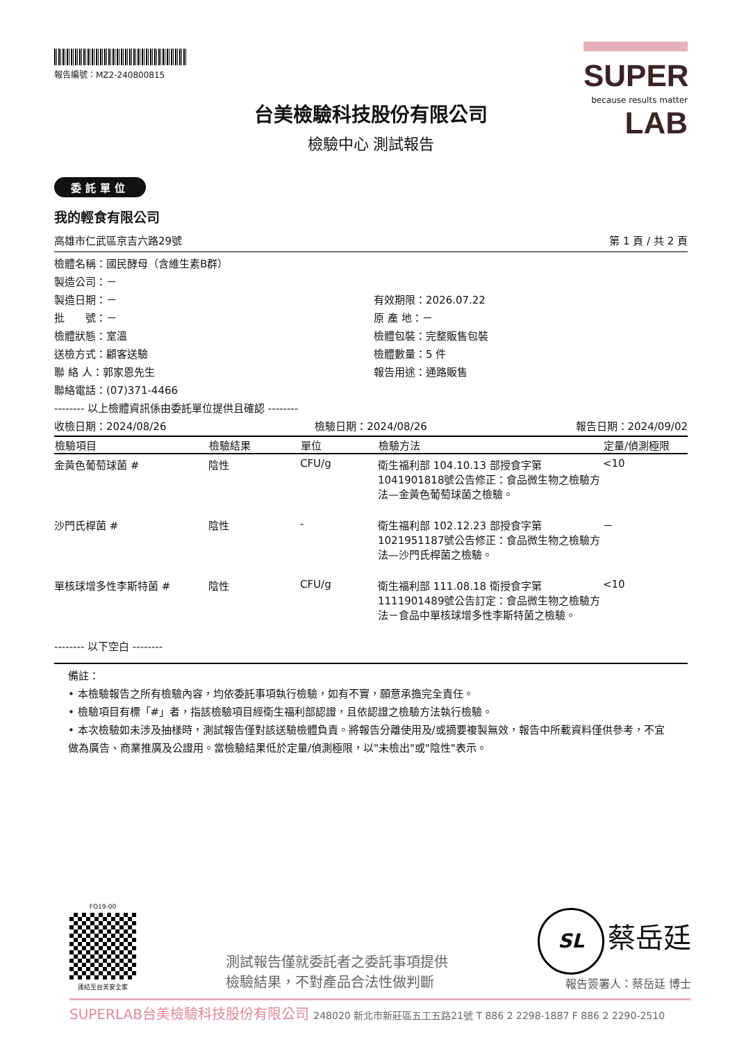報告編號：MZ2-240800815
SUPER
because results matter LAB
台美檢驗科技股份有限公司
檢驗中心 測試報告
委託單位
我的輕食有限公司
高雄市仁武區京吉六路29號 第 1 頁 / 共 2 頁
檢體名稱：國民酵母（含維生素B群）
製造公司：－
製造日期：－ 有效期限：2026.07.22
批　　號：－ 原 產 地：－
檢體狀態：室溫 檢體包裝：完整販售包裝
送檢方式：顧客送驗 檢體數量：5 件
聯 絡 人：郭家恩先生 報告用途：通路販售
聯絡電話：(07)371-4466
-------- 以上檢體資訊係由委託單位提供且確認 --------
收檢日期：2024/08/26 檢驗日期：2024/08/26 報告日期：2024/09/02
| 檢驗項目 | 檢驗結果 | 單位 | 檢驗方法 | 定量/偵測極限 |
| --- | --- | --- | --- | --- |
| 金黃色葡萄球菌 # | 陰性 | CFU/g | 衛生福利部 104.10.13 部授食字第1041901818號公告修正：食品微生物之檢驗方法—金黃色葡萄球菌之檢驗。 | <10 |
| 沙門氏桿菌 # | 陰性 | - | 衛生福利部 102.12.23 部授食字第1021951187號公告修正：食品微生物之檢驗方法—沙門氏桿菌之檢驗。 | － |
| 單核球增多性李斯特菌 # | 陰性 | CFU/g | 衛生福利部 111.08.18 衛授食字第1111901489號公告訂定：食品微生物之檢驗方法－食品中單核球增多性李斯特菌之檢驗。 | <10 |
-------- 以下空白 --------
備註：
• 本檢驗報告之所有檢驗內容，均依委託事項執行檢驗，如有不實，願意承擔完全責任。
• 檢驗項目有標「#」者，指該檢驗項目經衛生福利部認證，且依認證之檢驗方法執行檢驗。
• 本次檢驗如未涉及抽樣時，測試報告僅對該送驗檢體負責。將報告分離使用及/或摘要複製無效，報告中所載資料僅供參考，不宜做為廣告、商業推廣及公證用。當檢驗結果低於定量/偵測極限，以"未檢出"或"陰性"表示。
FO19-00
連結至台美安全家
測試報告僅就委託者之委託事項提供
檢驗結果，不對產品合法性做判斷
SL 蔡岳廷
報告簽署人：蔡岳廷 博士
SUPERLAB台美檢驗科技股份有限公司 248020 新北市新莊區五工五路21號 T 886 2 2298-1887 F 886 2 2290-2510